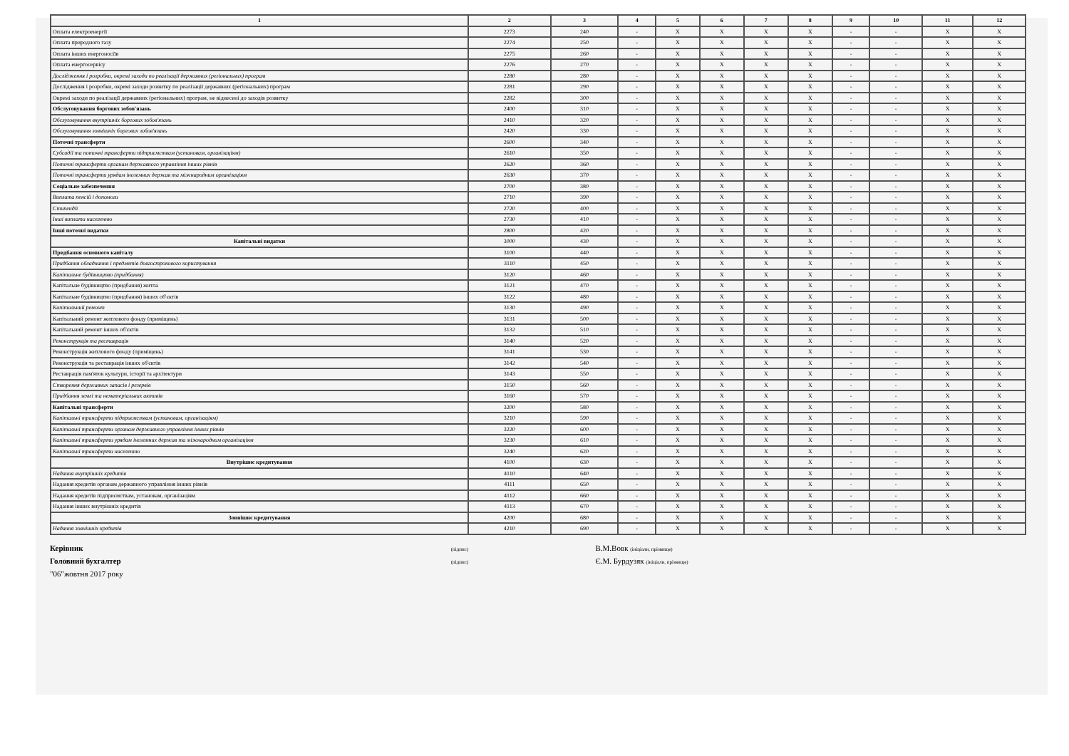| 1 | 2 | 3 | 4 | 5 | 6 | 7 | 8 | 9 | 10 | 11 | 12 |
| --- | --- | --- | --- | --- | --- | --- | --- | --- | --- | --- | --- |
| Оплата електроенергії | 2273 | 240 | - | X | X | X | X | - | - | X | X |
| Оплата природного газу | 2274 | 250 | - | X | X | X | X | - | - | X | X |
| Оплата інших енергоносіїв | 2275 | 260 | - | X | X | X | X | - | - | X | X |
| Оплата енергосервісу | 2276 | 270 | - | X | X | X | X | - | - | X | X |
| Дослідження і розробки, окремі заходи по реалізації державних (регіональних) програм | 2280 | 280 | - | X | X | X | X | - | - | X | X |
| Дослідження і розробки, окремі заходи розвитку по реалізації державних (регіональних) програм | 2281 | 290 | - | X | X | X | X | - | - | X | X |
| Окремі заходи по реалізації державних (регіональних) програм, не віднесені до заходів розвитку | 2282 | 300 | - | X | X | X | X | - | - | X | X |
| Обслуговування боргових зобов'язань | 2400 | 310 | - | X | X | X | X | - | - | X | X |
| Обслуговування внутрішніх боргових зобов'язань | 2410 | 320 | - | X | X | X | X | - | - | X | X |
| Обслуговування зовнішніх боргових зобов'язань | 2420 | 330 | - | X | X | X | X | - | - | X | X |
| Поточні трансферти | 2600 | 340 | - | X | X | X | X | - | - | X | X |
| Субсидії та поточні трансферти підприємствам (установам, організаціям) | 2610 | 350 | - | X | X | X | X | - | - | X | X |
| Поточні трансферти органам державного управління інших рівнів | 2620 | 360 | - | X | X | X | X | - | - | X | X |
| Поточні трансферти урядам іноземних держав та міжнародним організаціям | 2630 | 370 | - | X | X | X | X | - | - | X | X |
| Соціальне забезпечення | 2700 | 380 | - | X | X | X | X | - | - | X | X |
| Виплата пенсій і допомоги | 2710 | 390 | - | X | X | X | X | - | - | X | X |
| Стипендії | 2720 | 400 | - | X | X | X | X | - | - | X | X |
| Інші виплати населенню | 2730 | 410 | - | X | X | X | X | - | - | X | X |
| Інші поточні видатки | 2800 | 420 | - | X | X | X | X | - | - | X | X |
| Капітальні видатки | 3000 | 430 | - | X | X | X | X | - | - | X | X |
| Придбання основного капіталу | 3100 | 440 | - | X | X | X | X | - | - | X | X |
| Придбання обладнання і предметів довгострокового користування | 3110 | 450 | - | X | X | X | X | - | - | X | X |
| Капітальне будівництво (придбання) | 3120 | 460 | - | X | X | X | X | - | - | X | X |
| Капітальне будівництво (придбання) житла | 3121 | 470 | - | X | X | X | X | - | - | X | X |
| Капітальне будівництво (придбання) інших об'єктів | 3122 | 480 | - | X | X | X | X | - | - | X | X |
| Капітальний ремонт | 3130 | 490 | - | X | X | X | X | - | - | X | X |
| Капітальний ремонт житлового фонду (приміщень) | 3131 | 500 | - | X | X | X | X | - | - | X | X |
| Капітальний ремонт інших об'єктів | 3132 | 510 | - | X | X | X | X | - | - | X | X |
| Реконструкція та реставрація | 3140 | 520 | - | X | X | X | X | - | - | X | X |
| Реконструкція житлового фонду (приміщень) | 3141 | 530 | - | X | X | X | X | - | - | X | X |
| Реконструкція та реставрація інших об'єктів | 3142 | 540 | - | X | X | X | X | - | - | X | X |
| Реставрація пам'яток культури, історії та архітектури | 3143 | 550 | - | X | X | X | X | - | - | X | X |
| Створення державних запасів і резервів | 3150 | 560 | - | X | X | X | X | - | - | X | X |
| Придбання землі та нематеріальних активів | 3160 | 570 | - | X | X | X | X | - | - | X | X |
| Капітальні трансферти | 3200 | 580 | - | X | X | X | X | - | - | X | X |
| Капітальні трансферти підприємствам (установам, організаціям) | 3210 | 590 | - | X | X | X | X | - | - | X | X |
| Капітальні трансферти органам державного управління інших рівнів | 3220 | 600 | - | X | X | X | X | - | - | X | X |
| Капітальні трансферти урядам іноземних держав та міжнародним організаціям | 3230 | 610 | - | X | X | X | X | - | - | X | X |
| Капітальні трансферти населенню | 3240 | 620 | - | X | X | X | X | - | - | X | X |
| Внутрішнє кредитування | 4100 | 630 | - | X | X | X | X | - | - | X | X |
| Надання внутрішніх кредитів | 4110 | 640 | - | X | X | X | X | - | - | X | X |
| Надання кредитів органам державного управління інших рівнів | 4111 | 650 | - | X | X | X | X | - | - | X | X |
| Надання кредитів підприємствам, установам, організаціям | 4112 | 660 | - | X | X | X | X | - | - | X | X |
| Надання інших внутрішніх кредитів | 4113 | 670 | - | X | X | X | X | - | - | X | X |
| Зовнішнє кредитування | 4200 | 680 | - | X | X | X | X | - | - | X | X |
| Надання зовнішніх кредитів | 4210 | 690 | - | X | X | X | X | - | - | X | X |
Керівник (підпис) В.М.Вовк (ініціали, прізвище)
Головний бухгалтер (підпис) Є.М. Бурдузяк (ініціали, прізвище)
"06"жовтня 2017 року